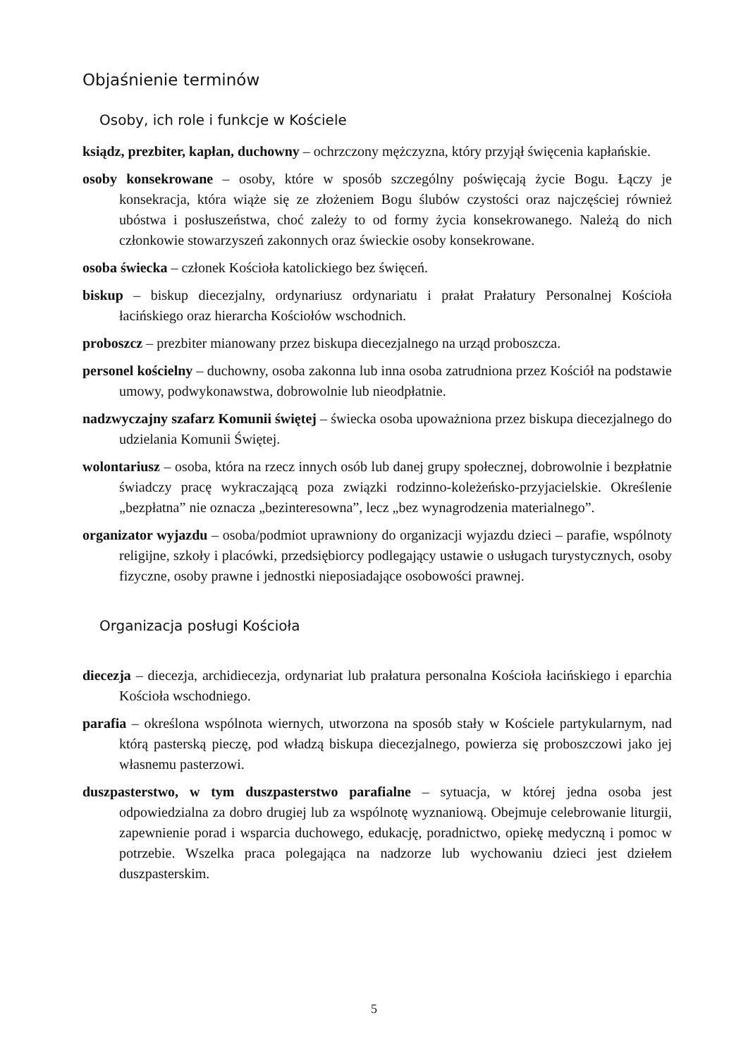Objaśnienie terminów
Osoby, ich role i funkcje w Kościele
ksiądz, prezbiter, kapłan, duchowny – ochrzczony mężczyzna, który przyjął święcenia kapłańskie.
osoby konsekrowane – osoby, które w sposób szczególny poświęcają życie Bogu. Łączy je konsekracja, która wiąże się ze złożeniem Bogu ślubów czystości oraz najczęściej również ubóstwa i posłuszeństwa, choć zależy to od formy życia konsekrowanego. Należą do nich członkowie stowarzyszeń zakonnych oraz świeckie osoby konsekrowane.
osoba świecka – członek Kościoła katolickiego bez święceń.
biskup – biskup diecezjalny, ordynariusz ordynariatu i prałat Prałatury Personalnej Kościoła łacińskiego oraz hierarcha Kościołów wschodnich.
proboszcz – prezbiter mianowany przez biskupa diecezjalnego na urząd proboszcza.
personel kościelny – duchowny, osoba zakonna lub inna osoba zatrudniona przez Kościół na podstawie umowy, podwykonawstwa, dobrowolnie lub nieodpłatnie.
nadzwyczajny szafarz Komunii świętej – świecka osoba upoważniona przez biskupa diecezjalnego do udzielania Komunii Świętej.
wolontariusz – osoba, która na rzecz innych osób lub danej grupy społecznej, dobrowolnie i bezpłatnie świadczy pracę wykraczającą poza związki rodzinno-koleżeńsko-przyjacielskie. Określenie „bezpłatna” nie oznacza „bezinteresowna”, lecz „bez wynagrodzenia materialnego”.
organizator wyjazdu – osoba/podmiot uprawniony do organizacji wyjazdu dzieci – parafie, wspólnoty religijne, szkoły i placówki, przedsiębiorcy podlegający ustawie o usługach turystycznych, osoby fizyczne, osoby prawne i jednostki nieposiadające osobowości prawnej.
Organizacja posługi Kościoła
diecezja – diecezja, archidiecezja, ordynariat lub prałatura personalna Kościoła łacińskiego i eparchia Kościoła wschodniego.
parafia – określona wspólnota wiernych, utworzona na sposób stały w Kościele partykularnym, nad którą pasterską pieczę, pod władzą biskupa diecezjalnego, powierza się proboszczowi jako jej własnemu pasterzowi.
duszpasterstwo, w tym duszpasterstwo parafialne – sytuacja, w której jedna osoba jest odpowiedzialna za dobro drugiej lub za wspólnotę wyznaniową. Obejmuje celebrowanie liturgii, zapewnienie porad i wsparcia duchowego, edukację, poradnictwo, opiekę medyczną i pomoc w potrzebie. Wszelka praca polegająca na nadzorze lub wychowaniu dzieci jest dziełem duszpasterskim.
5